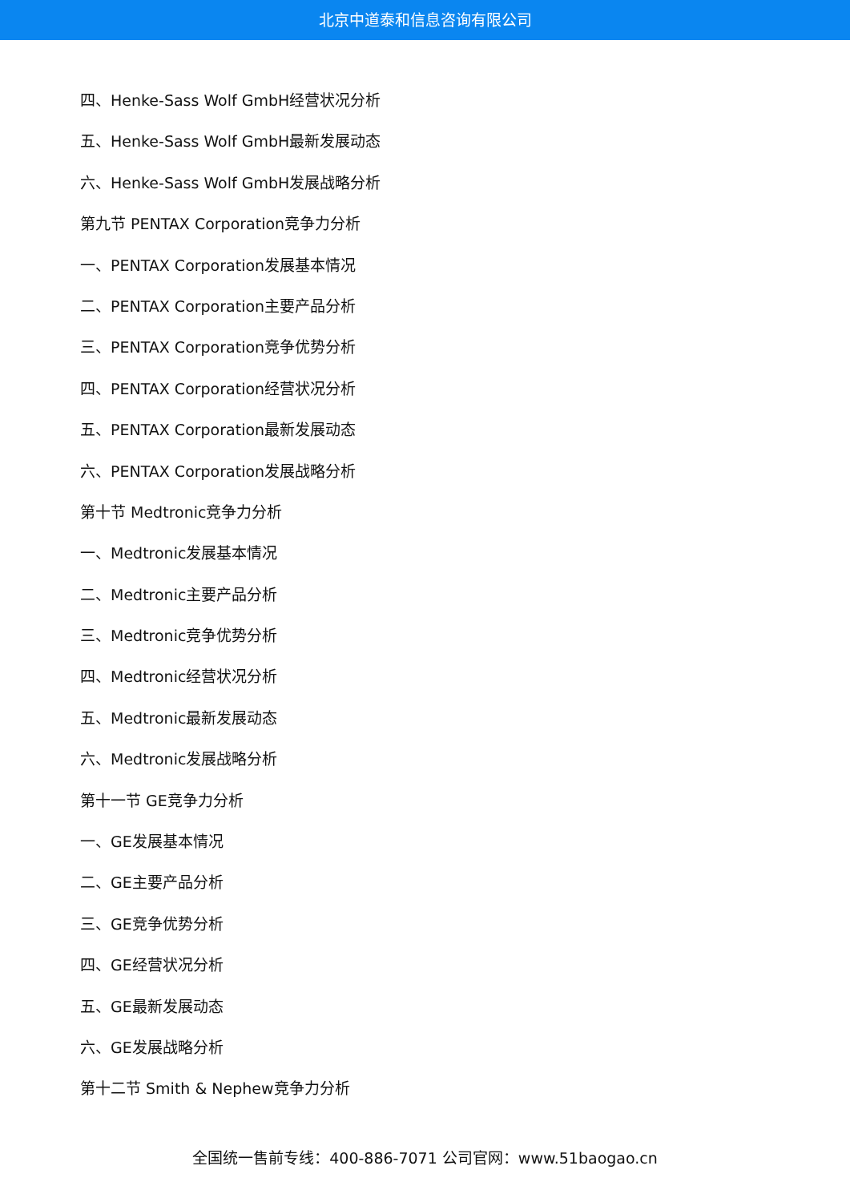北京中道泰和信息咨询有限公司
四、Henke-Sass Wolf GmbH经营状况分析
五、Henke-Sass Wolf GmbH最新发展动态
六、Henke-Sass Wolf GmbH发展战略分析
第九节 PENTAX Corporation竞争力分析
一、PENTAX Corporation发展基本情况
二、PENTAX Corporation主要产品分析
三、PENTAX Corporation竞争优势分析
四、PENTAX Corporation经营状况分析
五、PENTAX Corporation最新发展动态
六、PENTAX Corporation发展战略分析
第十节 Medtronic竞争力分析
一、Medtronic发展基本情况
二、Medtronic主要产品分析
三、Medtronic竞争优势分析
四、Medtronic经营状况分析
五、Medtronic最新发展动态
六、Medtronic发展战略分析
第十一节 GE竞争力分析
一、GE发展基本情况
二、GE主要产品分析
三、GE竞争优势分析
四、GE经营状况分析
五、GE最新发展动态
六、GE发展战略分析
第十二节 Smith & Nephew竞争力分析
全国统一售前专线：400-886-7071 公司官网：www.51baogao.cn